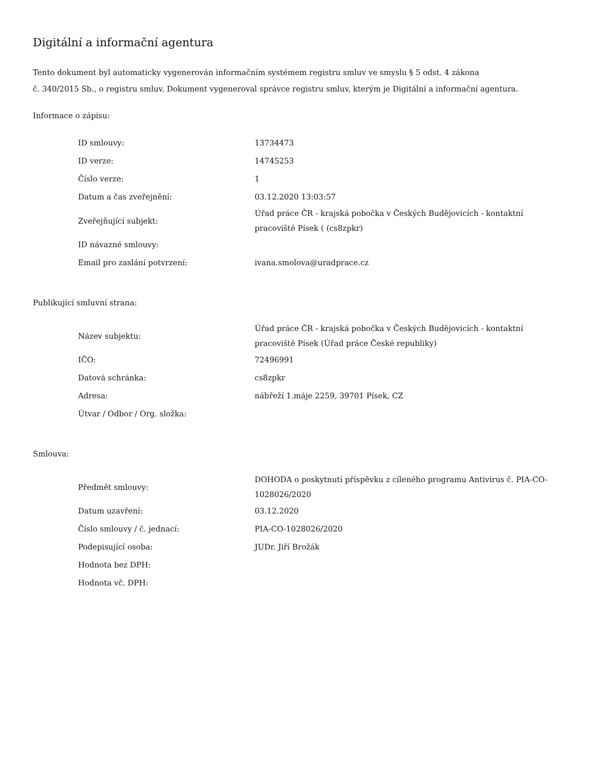Digitální a informační agentura
Tento dokument byl automaticky vygenerován informačním systémem registru smluv ve smyslu § 5 odst. 4 zákona
č. 340/2015 Sb., o registru smluv. Dokument vygeneroval správce registru smluv, kterým je Digitální a informační agentura.
Informace o zápisu:
| ID smlouvy: | 13734473 |
| ID verze: | 14745253 |
| Číslo verze: | 1 |
| Datum a čas zveřejnění: | 03.12.2020 13:03:57 |
| Zveřejňující subjekt: | Úřad práce ČR - krajská pobočka v Českých Budějovicích - kontaktní pracoviště Písek ( (cs8zpkr) |
| ID návazné smlouvy: | |
| Email pro zaslání potvrzení: | ivana.smolova@uradprace.cz |
Publikující smluvní strana:
| Název subjektu: | Úřad práce ČR - krajská pobočka v Českých Budějovicích - kontaktní pracoviště Písek (Úřad práce České republiky) |
| IČO: | 72496991 |
| Datová schránka: | cs8zpkr |
| Adresa: | nábřeží 1.máje 2259, 39701 Písek, CZ |
| Útvar / Odbor / Org. složka: | |
Smlouva:
| Předmět smlouvy: | DOHODA o poskytnutí příspěvku z cíleného programu Antivirus č. PIA-CO-1028026/2020 |
| Datum uzavření: | 03.12.2020 |
| Číslo smlouvy / č. jednací: | PIA-CO-1028026/2020 |
| Podepisující osoba: | JUDr. Jiří Brožák |
| Hodnota bez DPH: | |
| Hodnota vč. DPH: | |